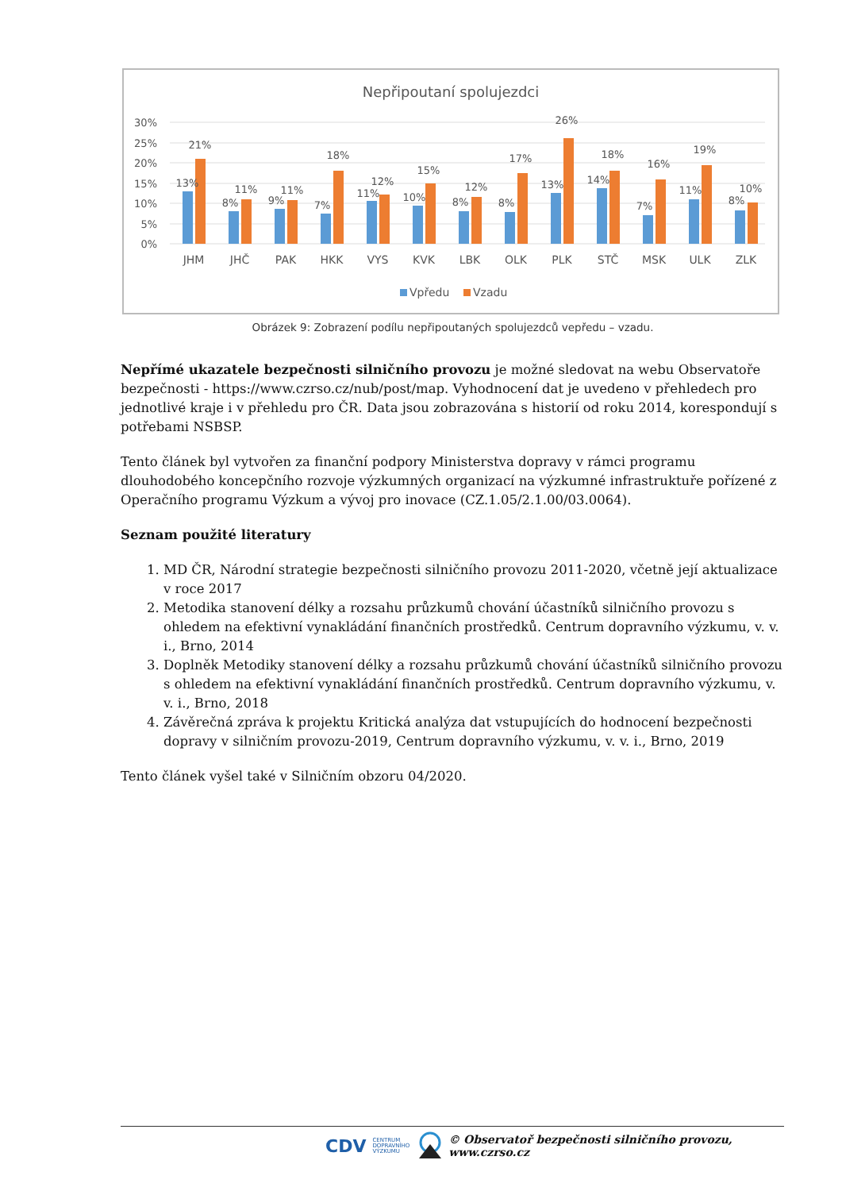Nepřipoutaní spolujezdci
30%
25%
20%
15%
10%
5%
0%
13%
21%
8%
11%
9%
11%
7%
18%
11%
12%
10%
15%
8%
12%
8%
17%
13%
26%
14%
18%
7%
16%
11%
19%
8%
10%
JHM
JHČ
PAK
HKK
VYS
KVK
LBK
OLK
PLK
STČ
MSK
ULK
ZLK
Vpředu
Vzadu
Obrázek 9: Zobrazení podílu nepřipoutaných spolujezdců vepředu – vzadu.
Nepřímé ukazatele bezpečnosti silničního provozu je možné sledovat na webu Observatoře bezpečnosti - https://www.czrso.cz/nub/post/map. Vyhodnocení dat je uvedeno v přehledech pro jednotlivé kraje i v přehledu pro ČR. Data jsou zobrazována s historií od roku 2014, korespondují s potřebami NSBSP.
Tento článek byl vytvořen za finanční podpory Ministerstva dopravy v rámci programu dlouhodobého koncepčního rozvoje výzkumných organizací na výzkumné infrastruktuře pořízené z Operačního programu Výzkum a vývoj pro inovace (CZ.1.05/2.1.00/03.0064).
Seznam použité literatury
1. MD ČR, Národní strategie bezpečnosti silničního provozu 2011-2020, včetně její aktualizace v roce 2017
2. Metodika stanovení délky a rozsahu průzkumů chování účastníků silničního provozu s ohledem na efektivní vynakládání finančních prostředků. Centrum dopravního výzkumu, v. v. i., Brno, 2014
3. Doplněk Metodiky stanovení délky a rozsahu průzkumů chování účastníků silničního provozu s ohledem na efektivní vynakládání finančních prostředků. Centrum dopravního výzkumu, v. v. i., Brno, 2018
4. Závěrečná zpráva k projektu Kritická analýza dat vstupujících do hodnocení bezpečnosti dopravy v silničním provozu-2019, Centrum dopravního výzkumu, v. v. i., Brno, 2019
Tento článek vyšel také v Silničním obzoru 04/2020.
CDV CENTRUM
DOPRAVNÍHO
VÝZKUMU © Observatoř bezpečnosti silničního provozu, www.czrso.cz